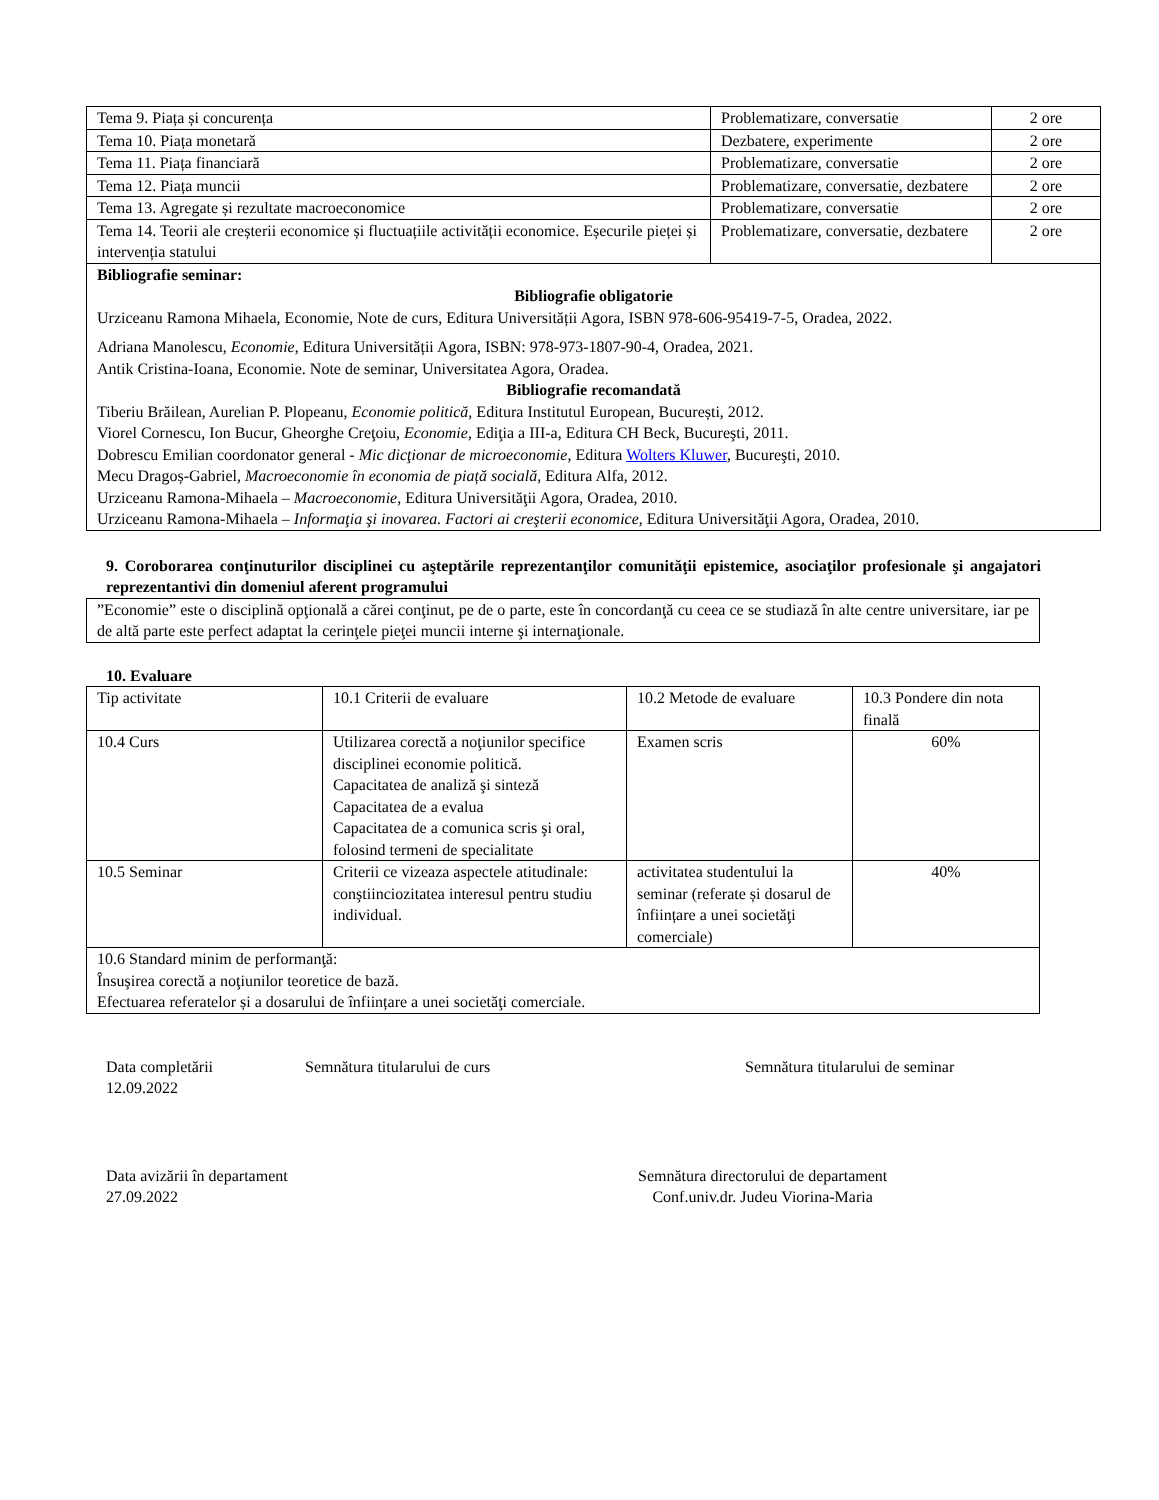| Tema 9. Piața și concurența | Problematizare, conversatie | 2 ore |
| Tema 10. Piața monetară | Dezbatere, experimente | 2 ore |
| Tema 11. Piața financiară | Problematizare, conversatie | 2 ore |
| Tema 12. Piața muncii | Problematizare, conversatie, dezbatere | 2 ore |
| Tema 13. Agregate și rezultate macroeconomice | Problematizare, conversatie | 2 ore |
| Tema 14. Teorii ale creșterii economice și fluctuațiile activității economice. Eșecurile pieței și intervenția statului | Problematizare, conversatie, dezbatere | 2 ore |
| Bibliografie seminar: Bibliografie obligatorie Urziceanu Ramona Mihaela, Economie, Note de curs, Editura Universității Agora, ISBN 978-606-95419-7-5, Oradea, 2022. Adriana Manolescu, Economie , Editura Universității Agora, ISBN: 978-973-1807-90-4, Oradea, 2021. Antik Cristina-Ioana, Economie. Note de seminar, Universitatea Agora, Oradea. Bibliografie recomandată Tiberiu Brăilean, Aurelian P. Plopeanu, Economie politică , Editura Institutul European, București, 2012. Viorel Cornescu, Ion Bucur, Gheorghe Creţoiu, Economie, Ediţia a III-a, Editura CH Beck, Bucureşti, 2011. Dobrescu Emilian coordonator general - Mic dicţionar de microeconomie , Editura Wolters Kluwer , Bucureşti, 2010. Mecu Dragoș-Gabriel , Macroeconomie în economia de piață socială , Editura Alfa, 2012. Urziceanu Ramona-Mihaela – Macroeconomie , Editura Universităţii Agora, Oradea, 2010. Urziceanu Ramona-Mihaela – Informaţia şi inovarea. Factori ai creşterii economice , Editura Universităţii Agora, Oradea, 2010. | | |
9. Coroborarea conţinuturilor disciplinei cu aşteptările reprezentanţilor comunităţii epistemice, asociaţilor profesionale şi angajatori reprezentantivi din domeniul aferent programului
| ”Economie” este o disciplină opţională a cărei conţinut, pe de o parte, este în concordanţă cu ceea ce se studiază în alte centre universitare, iar pe de altă parte este perfect adaptat la cerinţele pieţei muncii interne şi internaţionale. |
10. Evaluare
| Tip activitate | 10.1 Criterii de evaluare | 10.2 Metode de evaluare | 10.3 Pondere din nota finală |
| 10.4 Curs | Utilizarea corectă a noţiunilor specifice disciplinei economie politică. Capacitatea de analiză şi sinteză Capacitatea de a evalua Capacitatea de a comunica scris şi oral, folosind termeni de specialitate | Examen scris | 60% |
| 10.5 Seminar | Criterii ce vizeaza aspectele atitudinale: conştiinciozitatea interesul pentru studiu individual. | activitatea studentului la seminar (referate și dosarul de înființare a unei societăţi comerciale) | 40% |
| 10.6 Standard minim de performanţă: Însuşirea corectă a noţiunilor teoretice de bază. Efectuarea referatelor și a dosarului de înființare a unei societăţi comerciale. | | | |
Data completării
12.09.2022
Semnătura titularului de curs Semnătura titularului de seminar
Data avizării în departament
27.09.2022
Semnătura directorului de departament
Conf.univ.dr. Judeu Viorina-Maria